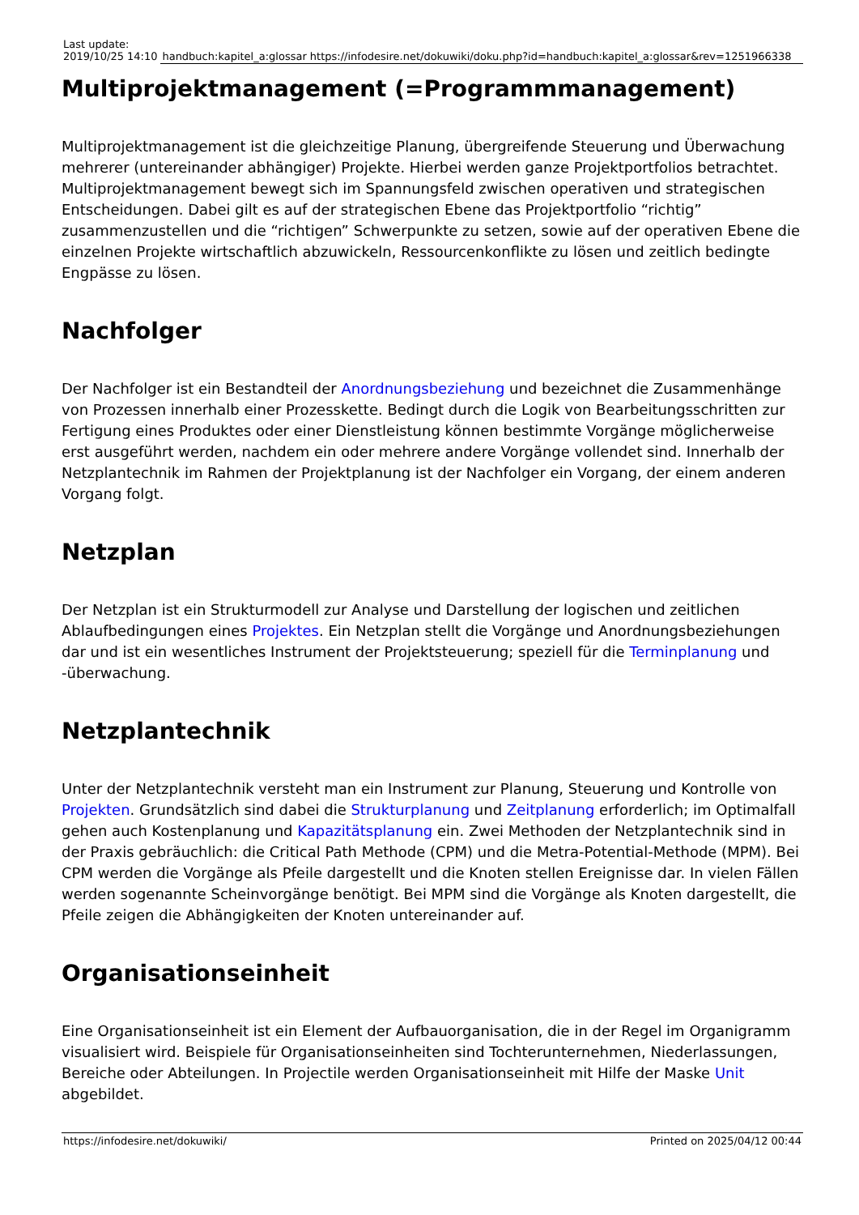| Last update: 2019/10/25 14:10 | handbuch:kapitel_a:glossar https://infodesire.net/dokuwiki/doku.php?id=handbuch:kapitel_a:glossar&rev=1251966338 |
Multiprojektmanagement (=Programmmanagement)
Multiprojektmanagement ist die gleichzeitige Planung, übergreifende Steuerung und Überwachung mehrerer (untereinander abhängiger) Projekte. Hierbei werden ganze Projektportfolios betrachtet. Multiprojektmanagement bewegt sich im Spannungsfeld zwischen operativen und strategischen Entscheidungen. Dabei gilt es auf der strategischen Ebene das Projektportfolio “richtig” zusammenzustellen und die “richtigen” Schwerpunkte zu setzen, sowie auf der operativen Ebene die einzelnen Projekte wirtschaftlich abzuwickeln, Ressourcenkonflikte zu lösen und zeitlich bedingte Engpässe zu lösen.
Nachfolger
Der Nachfolger ist ein Bestandteil der Anordnungsbeziehung und bezeichnet die Zusammenhänge von Prozessen innerhalb einer Prozesskette. Bedingt durch die Logik von Bearbeitungsschritten zur Fertigung eines Produktes oder einer Dienstleistung können bestimmte Vorgänge möglicherweise erst ausgeführt werden, nachdem ein oder mehrere andere Vorgänge vollendet sind. Innerhalb der Netzplantechnik im Rahmen der Projektplanung ist der Nachfolger ein Vorgang, der einem anderen Vorgang folgt.
Netzplan
Der Netzplan ist ein Strukturmodell zur Analyse und Darstellung der logischen und zeitlichen Ablaufbedingungen eines Projektes. Ein Netzplan stellt die Vorgänge und Anordnungsbeziehungen dar und ist ein wesentliches Instrument der Projektsteuerung; speziell für die Terminplanung und -überwachung.
Netzplantechnik
Unter der Netzplantechnik versteht man ein Instrument zur Planung, Steuerung und Kontrolle von Projekten. Grundsätzlich sind dabei die Strukturplanung und Zeitplanung erforderlich; im Optimalfall gehen auch Kostenplanung und Kapazitätsplanung ein. Zwei Methoden der Netzplantechnik sind in der Praxis gebräuchlich: die Critical Path Methode (CPM) und die Metra-Potential-Methode (MPM). Bei CPM werden die Vorgänge als Pfeile dargestellt und die Knoten stellen Ereignisse dar. In vielen Fällen werden sogenannte Scheinvorgänge benötigt. Bei MPM sind die Vorgänge als Knoten dargestellt, die Pfeile zeigen die Abhängigkeiten der Knoten untereinander auf.
Organisationseinheit
Eine Organisationseinheit ist ein Element der Aufbauorganisation, die in der Regel im Organigramm visualisiert wird. Beispiele für Organisationseinheiten sind Tochterunternehmen, Niederlassungen, Bereiche oder Abteilungen. In Projectile werden Organisationseinheit mit Hilfe der Maske Unit abgebildet.
https://infodesire.net/dokuwiki/ Printed on 2025/04/12 00:44